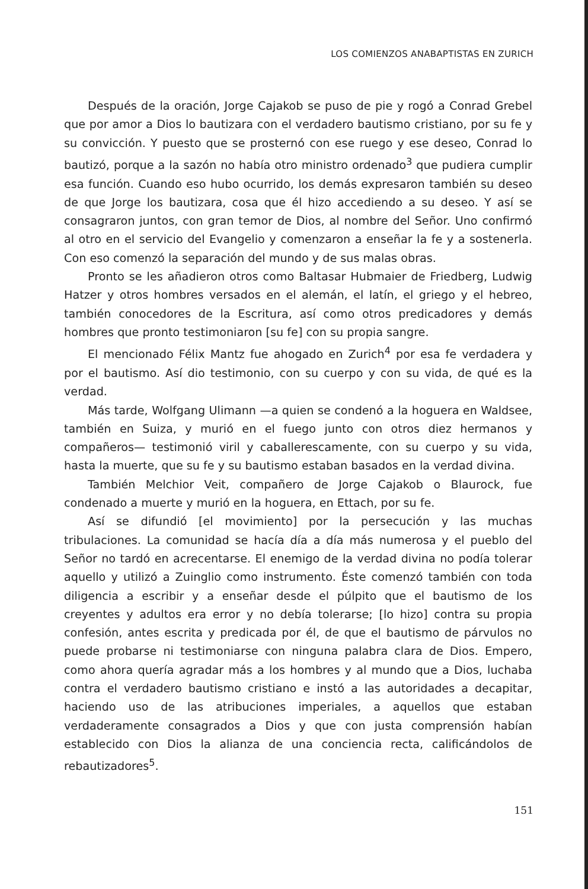LOS COMIENZOS ANABAPTISTAS EN ZURICH
Después de la oración, Jorge Cajakob se puso de pie y rogó a Conrad Grebel que por amor a Dios lo bautizara con el verdadero bautismo cristiano, por su fe y su convicción. Y puesto que se prosternó con ese ruego y ese deseo, Conrad lo bautizó, porque a la sazón no había otro ministro ordenado<sup>3</sup> que pudiera cumplir esa función. Cuando eso hubo ocurrido, los demás expresaron también su deseo de que Jorge los bautizara, cosa que él hizo accediendo a su deseo. Y así se consagraron juntos, con gran temor de Dios, al nombre del Señor. Uno confirmó al otro en el servicio del Evangelio y comenzaron a enseñar la fe y a sostenerla. Con eso comenzó la separación del mundo y de sus malas obras.
Pronto se les añadieron otros como Baltasar Hubmaier de Friedberg, Ludwig Hatzer y otros hombres versados en el alemán, el latín, el griego y el hebreo, también conocedores de la Escritura, así como otros predicadores y demás hombres que pronto testimoniaron [su fe] con su propia sangre.
El mencionado Félix Mantz fue ahogado en Zurich<sup>4</sup> por esa fe verdadera y por el bautismo. Así dio testimonio, con su cuerpo y con su vida, de qué es la verdad.
Más tarde, Wolfgang Ulimann —a quien se condenó a la hoguera en Waldsee, también en Suiza, y murió en el fuego junto con otros diez hermanos y compañeros— testimonió viril y caballerescamente, con su cuerpo y su vida, hasta la muerte, que su fe y su bautismo estaban basados en la verdad divina.
También Melchior Veit, compañero de Jorge Cajakob o Blaurock, fue condenado a muerte y murió en la hoguera, en Ettach, por su fe.
Así se difundió [el movimiento] por la persecución y las muchas tribulaciones. La comunidad se hacía día a día más numerosa y el pueblo del Señor no tardó en acrecentarse. El enemigo de la verdad divina no podía tolerar aquello y utilizó a Zuinglio como instrumento. Éste comenzó también con toda diligencia a escribir y a enseñar desde el púlpito que el bautismo de los creyentes y adultos era error y no debía tolerarse; [lo hizo] contra su propia confesión, antes escrita y predicada por él, de que el bautismo de párvulos no puede probarse ni testimoniarse con ninguna palabra clara de Dios. Empero, como ahora quería agradar más a los hombres y al mundo que a Dios, luchaba contra el verdadero bautismo cristiano e instó a las autoridades a decapitar, haciendo uso de las atribuciones imperiales, a aquellos que estaban verdaderamente consagrados a Dios y que con justa comprensión habían establecido con Dios la alianza de una conciencia recta, calificándolos de rebautizadores<sup>5</sup>.
151